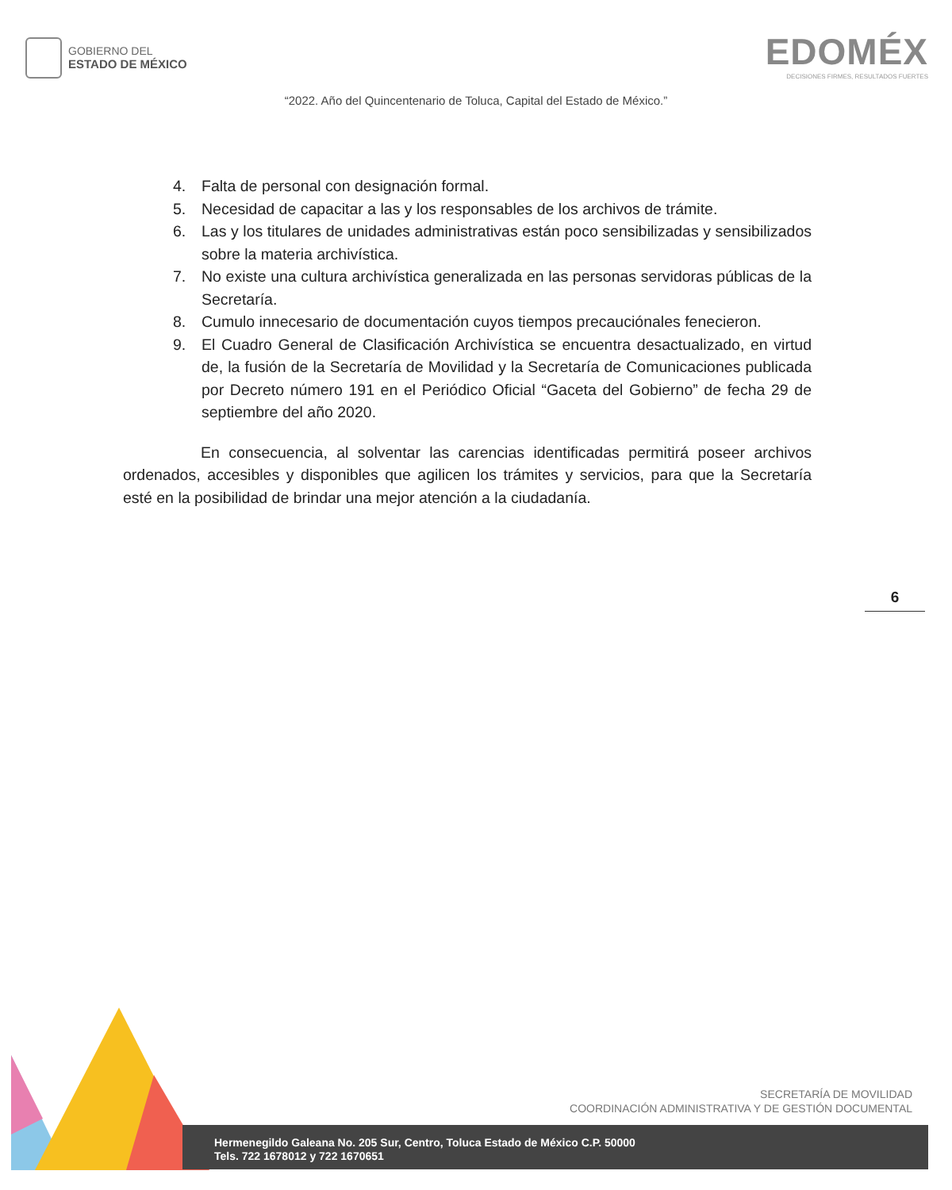GOBIERNO DEL
ESTADO DE MÉXICO
EDOMÉX
DECISIONES FIRMES, RESULTADOS FUERTES
“2022. Año del Quincentenario de Toluca, Capital del Estado de México.”
4. Falta de personal con designación formal.
5. Necesidad de capacitar a las y los responsables de los archivos de trámite.
6. Las y los titulares de unidades administrativas están poco sensibilizadas y sensibilizados sobre la materia archivística.
7. No existe una cultura archivística generalizada en las personas servidoras públicas de la Secretaría.
8. Cumulo innecesario de documentación cuyos tiempos precauciónales fenecieron.
9. El Cuadro General de Clasificación Archivística se encuentra desactualizado, en virtud de, la fusión de la Secretaría de Movilidad y la Secretaría de Comunicaciones publicada por Decreto número 191 en el Periódico Oficial “Gaceta del Gobierno” de fecha 29 de septiembre del año 2020.
En consecuencia, al solventar las carencias identificadas permitirá poseer archivos ordenados, accesibles y disponibles que agilicen los trámites y servicios, para que la Secretaría esté en la posibilidad de brindar una mejor atención a la ciudadanía.
6
SECRETARÍA DE MOVILIDAD
COORDINACIÓN ADMINISTRATIVA Y DE GESTIÓN DOCUMENTAL
Hermenegildo Galeana No. 205 Sur, Centro, Toluca Estado de México C.P. 50000
Tels. 722 1678012 y 722 1670651